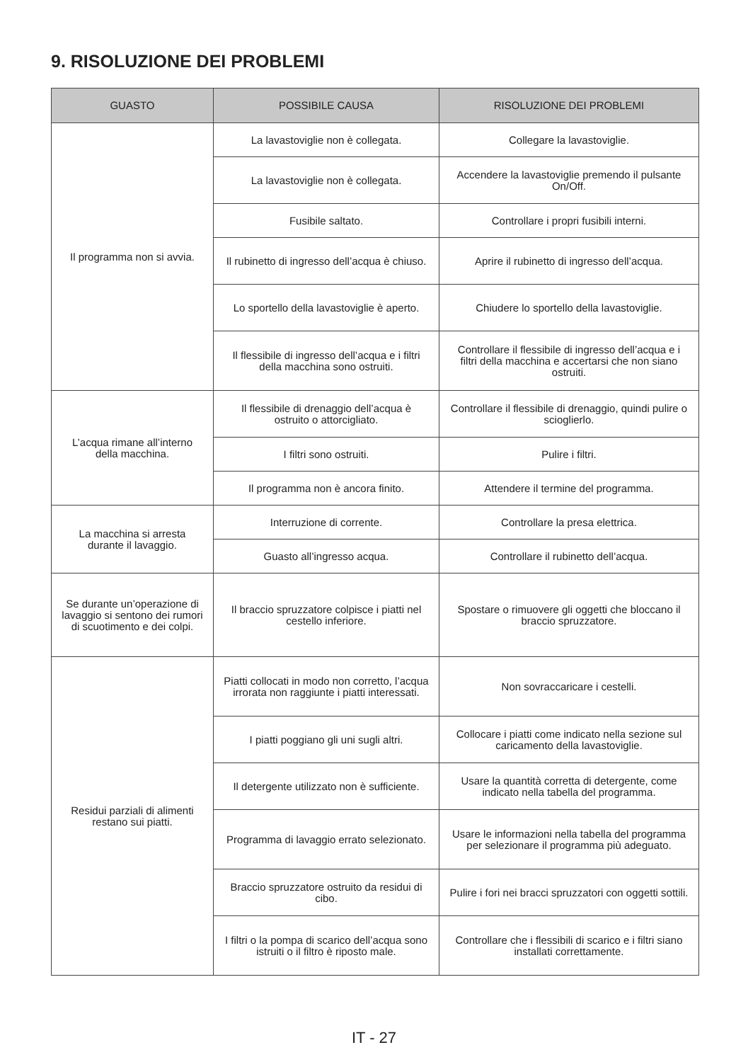9. RISOLUZIONE DEI PROBLEMI
| GUASTO | POSSIBILE CAUSA | RISOLUZIONE DEI PROBLEMI |
| --- | --- | --- |
| Il programma non si avvia. | La lavastoviglie non è collegata. | Collegare la lavastoviglie. |
| | La lavastoviglie non è collegata. | Accendere la lavastoviglie premendo il pulsante On/Off. |
| | Fusibile saltato. | Controllare i propri fusibili interni. |
| | Il rubinetto di ingresso dell’acqua è chiuso. | Aprire il rubinetto di ingresso dell’acqua. |
| | Lo sportello della lavastoviglie è aperto. | Chiudere lo sportello della lavastoviglie. |
| | Il flessibile di ingresso dell’acqua e i filtri della macchina sono ostruiti. | Controllare il flessibile di ingresso dell’acqua e i filtri della macchina e accertarsi che non siano ostruiti. |
| L’acqua rimane all’interno della macchina. | Il flessibile di drenaggio dell’acqua è ostruito o attorcigliato. | Controllare il flessibile di drenaggio, quindi pulire o scioglierlo. |
| | I filtri sono ostruiti. | Pulire i filtri. |
| | Il programma non è ancora finito. | Attendere il termine del programma. |
| La macchina si arresta durante il lavaggio. | Interruzione di corrente. | Controllare la presa elettrica. |
| | Guasto all’ingresso acqua. | Controllare il rubinetto dell’acqua. |
| Se durante un’operazione di lavaggio si sentono dei rumori di scuotimento e dei colpi. | Il braccio spruzzatore colpisce i piatti nel cestello inferiore. | Spostare o rimuovere gli oggetti che bloccano il braccio spruzzatore. |
| Residui parziali di alimenti restano sui piatti. | Piatti collocati in modo non corretto, l’acqua irrorata non raggiunte i piatti interessati. | Non sovraccaricare i cestelli. |
| | I piatti poggiano gli uni sugli altri. | Collocare i piatti come indicato nella sezione sul caricamento della lavastoviglie. |
| | Il detergente utilizzato non è sufficiente. | Usare la quantità corretta di detergente, come indicato nella tabella del programma. |
| | Programma di lavaggio errato selezionato. | Usare le informazioni nella tabella del programma per selezionare il programma più adeguato. |
| | Braccio spruzzatore ostruito da residui di cibo. | Pulire i fori nei bracci spruzzatori con oggetti sottili. |
| | I filtri o la pompa di scarico dell’acqua sono istruiti o il filtro è riposto male. | Controllare che i flessibili di scarico e i filtri siano installati correttamente. |
IT - 27